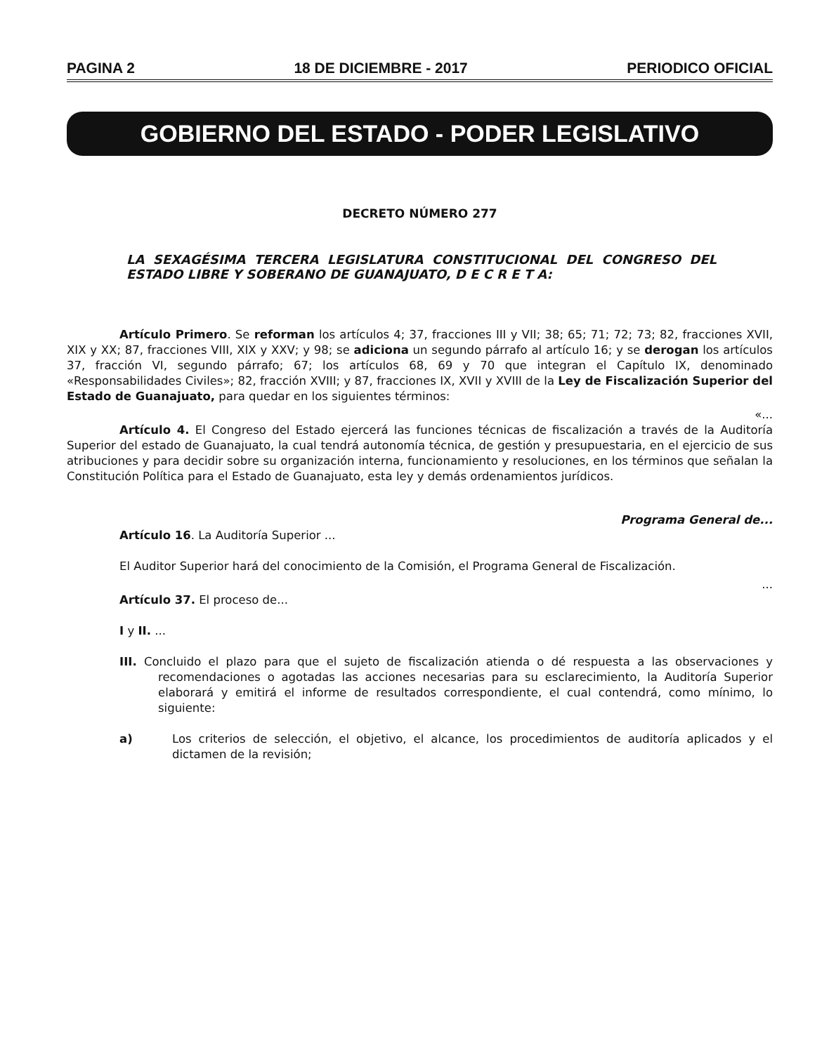PAGINA 2 18 DE DICIEMBRE - 2017 PERIODICO OFICIAL
GOBIERNO DEL ESTADO - PODER LEGISLATIVO
DECRETO NÚMERO 277
LA SEXAGÉSIMA TERCERA LEGISLATURA CONSTITUCIONAL DEL CONGRESO DEL ESTADO LIBRE Y SOBERANO DE GUANAJUATO, D E C R E T A:
Artículo Primero. Se reforman los artículos 4; 37, fracciones III y VII; 38; 65; 71; 72; 73; 82, fracciones XVII, XIX y XX; 87, fracciones VIII, XIX y XXV; y 98; se adiciona un segundo párrafo al artículo 16; y se derogan los artículos 37, fracción VI, segundo párrafo; 67; los artículos 68, 69 y 70 que integran el Capítulo IX, denominado «Responsabilidades Civiles»; 82, fracción XVIII; y 87, fracciones IX, XVII y XVIII de la Ley de Fiscalización Superior del Estado de Guanajuato, para quedar en los siguientes términos:
«...
Artículo 4. El Congreso del Estado ejercerá las funciones técnicas de fiscalización a través de la Auditoría Superior del estado de Guanajuato, la cual tendrá autonomía técnica, de gestión y presupuestaria, en el ejercicio de sus atribuciones y para decidir sobre su organización interna, funcionamiento y resoluciones, en los términos que señalan la Constitución Política para el Estado de Guanajuato, esta ley y demás ordenamientos jurídicos.
Programa General de...
Artículo 16. La Auditoría Superior ...
El Auditor Superior hará del conocimiento de la Comisión, el Programa General de Fiscalización.
...
Artículo 37. El proceso de...
I y II. ...
III. Concluido el plazo para que el sujeto de fiscalización atienda o dé respuesta a las observaciones y recomendaciones o agotadas las acciones necesarias para su esclarecimiento, la Auditoría Superior elaborará y emitirá el informe de resultados correspondiente, el cual contendrá, como mínimo, lo siguiente:
a) Los criterios de selección, el objetivo, el alcance, los procedimientos de auditoría aplicados y el dictamen de la revisión;